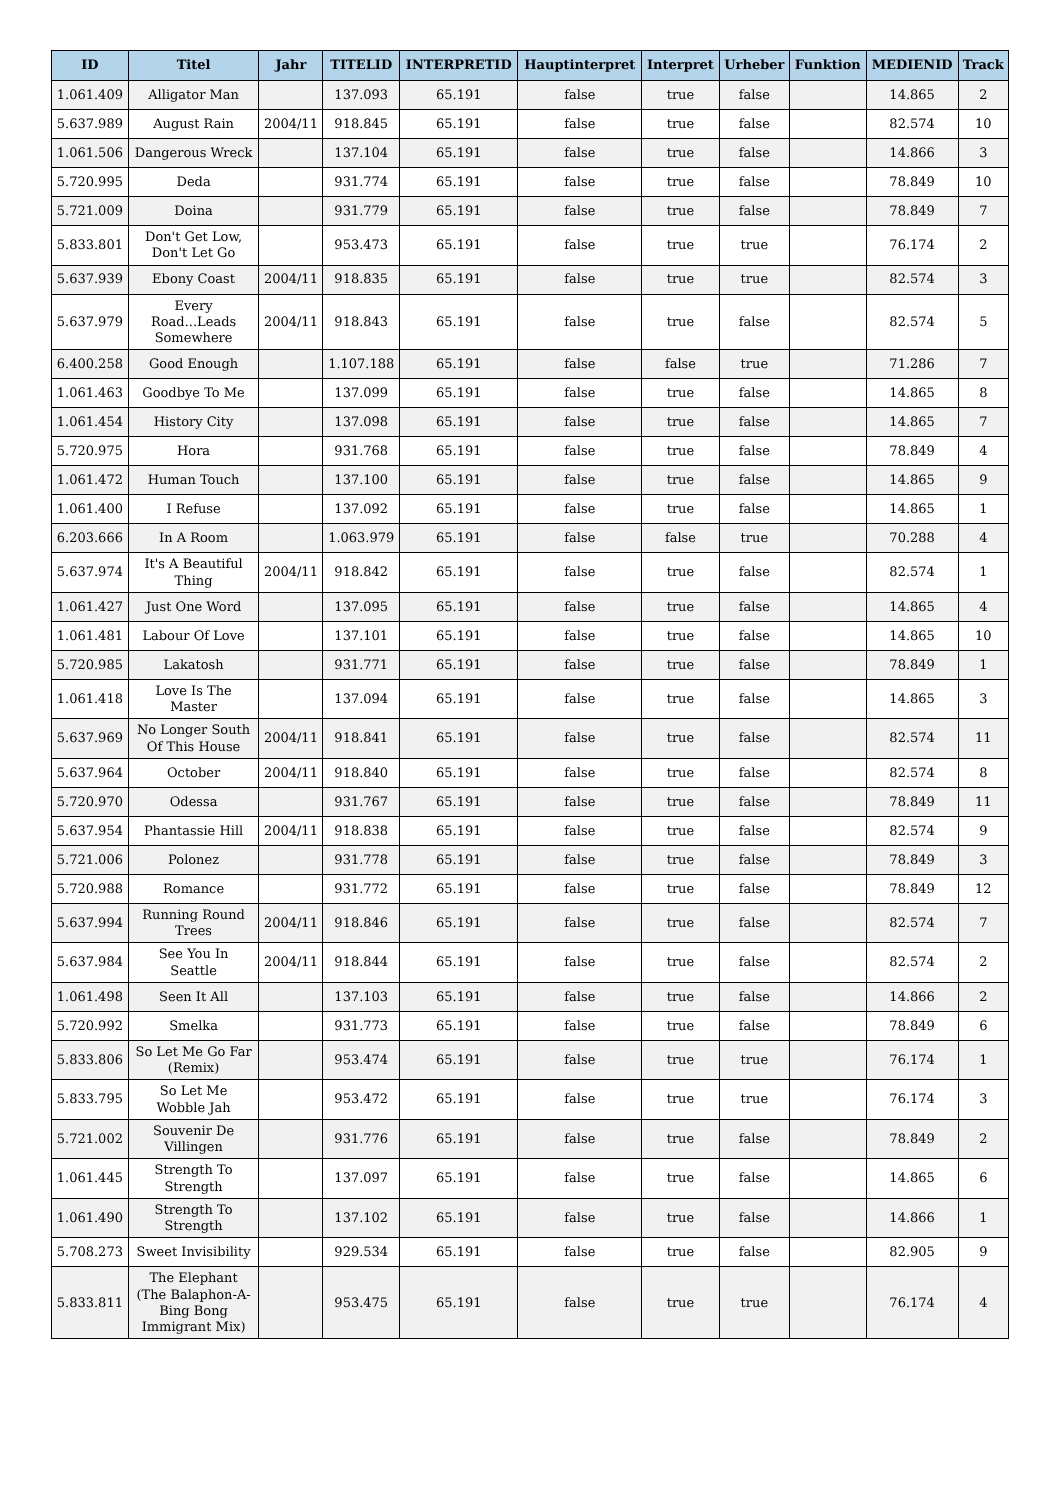| ID | Titel | Jahr | TITELID | INTERPRETID | Hauptinterpret | Interpret | Urheber | Funktion | MEDIENID | Track |
| --- | --- | --- | --- | --- | --- | --- | --- | --- | --- | --- |
| 1.061.409 | Alligator Man | | 137.093 | 65.191 | false | true | false | | 14.865 | 2 |
| 5.637.989 | August Rain | 2004/11 | 918.845 | 65.191 | false | true | false | | 82.574 | 10 |
| 1.061.506 | Dangerous Wreck | | 137.104 | 65.191 | false | true | false | | 14.866 | 3 |
| 5.720.995 | Deda | | 931.774 | 65.191 | false | true | false | | 78.849 | 10 |
| 5.721.009 | Doina | | 931.779 | 65.191 | false | true | false | | 78.849 | 7 |
| 5.833.801 | Don't Get Low, Don't Let Go | | 953.473 | 65.191 | false | true | true | | 76.174 | 2 |
| 5.637.939 | Ebony Coast | 2004/11 | 918.835 | 65.191 | false | true | true | | 82.574 | 3 |
| 5.637.979 | Every Road...Leads Somewhere | 2004/11 | 918.843 | 65.191 | false | true | false | | 82.574 | 5 |
| 6.400.258 | Good Enough | | 1.107.188 | 65.191 | false | false | true | | 71.286 | 7 |
| 1.061.463 | Goodbye To Me | | 137.099 | 65.191 | false | true | false | | 14.865 | 8 |
| 1.061.454 | History City | | 137.098 | 65.191 | false | true | false | | 14.865 | 7 |
| 5.720.975 | Hora | | 931.768 | 65.191 | false | true | false | | 78.849 | 4 |
| 1.061.472 | Human Touch | | 137.100 | 65.191 | false | true | false | | 14.865 | 9 |
| 1.061.400 | I Refuse | | 137.092 | 65.191 | false | true | false | | 14.865 | 1 |
| 6.203.666 | In A Room | | 1.063.979 | 65.191 | false | false | true | | 70.288 | 4 |
| 5.637.974 | It's A Beautiful Thing | 2004/11 | 918.842 | 65.191 | false | true | false | | 82.574 | 1 |
| 1.061.427 | Just One Word | | 137.095 | 65.191 | false | true | false | | 14.865 | 4 |
| 1.061.481 | Labour Of Love | | 137.101 | 65.191 | false | true | false | | 14.865 | 10 |
| 5.720.985 | Lakatosh | | 931.771 | 65.191 | false | true | false | | 78.849 | 1 |
| 1.061.418 | Love Is The Master | | 137.094 | 65.191 | false | true | false | | 14.865 | 3 |
| 5.637.969 | No Longer South Of This House | 2004/11 | 918.841 | 65.191 | false | true | false | | 82.574 | 11 |
| 5.637.964 | October | 2004/11 | 918.840 | 65.191 | false | true | false | | 82.574 | 8 |
| 5.720.970 | Odessa | | 931.767 | 65.191 | false | true | false | | 78.849 | 11 |
| 5.637.954 | Phantassie Hill | 2004/11 | 918.838 | 65.191 | false | true | false | | 82.574 | 9 |
| 5.721.006 | Polonez | | 931.778 | 65.191 | false | true | false | | 78.849 | 3 |
| 5.720.988 | Romance | | 931.772 | 65.191 | false | true | false | | 78.849 | 12 |
| 5.637.994 | Running Round Trees | 2004/11 | 918.846 | 65.191 | false | true | false | | 82.574 | 7 |
| 5.637.984 | See You In Seattle | 2004/11 | 918.844 | 65.191 | false | true | false | | 82.574 | 2 |
| 1.061.498 | Seen It All | | 137.103 | 65.191 | false | true | false | | 14.866 | 2 |
| 5.720.992 | Smelka | | 931.773 | 65.191 | false | true | false | | 78.849 | 6 |
| 5.833.806 | So Let Me Go Far (Remix) | | 953.474 | 65.191 | false | true | true | | 76.174 | 1 |
| 5.833.795 | So Let Me Wobble Jah | | 953.472 | 65.191 | false | true | true | | 76.174 | 3 |
| 5.721.002 | Souvenir De Villingen | | 931.776 | 65.191 | false | true | false | | 78.849 | 2 |
| 1.061.445 | Strength To Strength | | 137.097 | 65.191 | false | true | false | | 14.865 | 6 |
| 1.061.490 | Strength To Strength | | 137.102 | 65.191 | false | true | false | | 14.866 | 1 |
| 5.708.273 | Sweet Invisibility | | 929.534 | 65.191 | false | true | false | | 82.905 | 9 |
| 5.833.811 | The Elephant (The Balaphon-A- Bing Bong Immigrant Mix) | | 953.475 | 65.191 | false | true | true | | 76.174 | 4 |